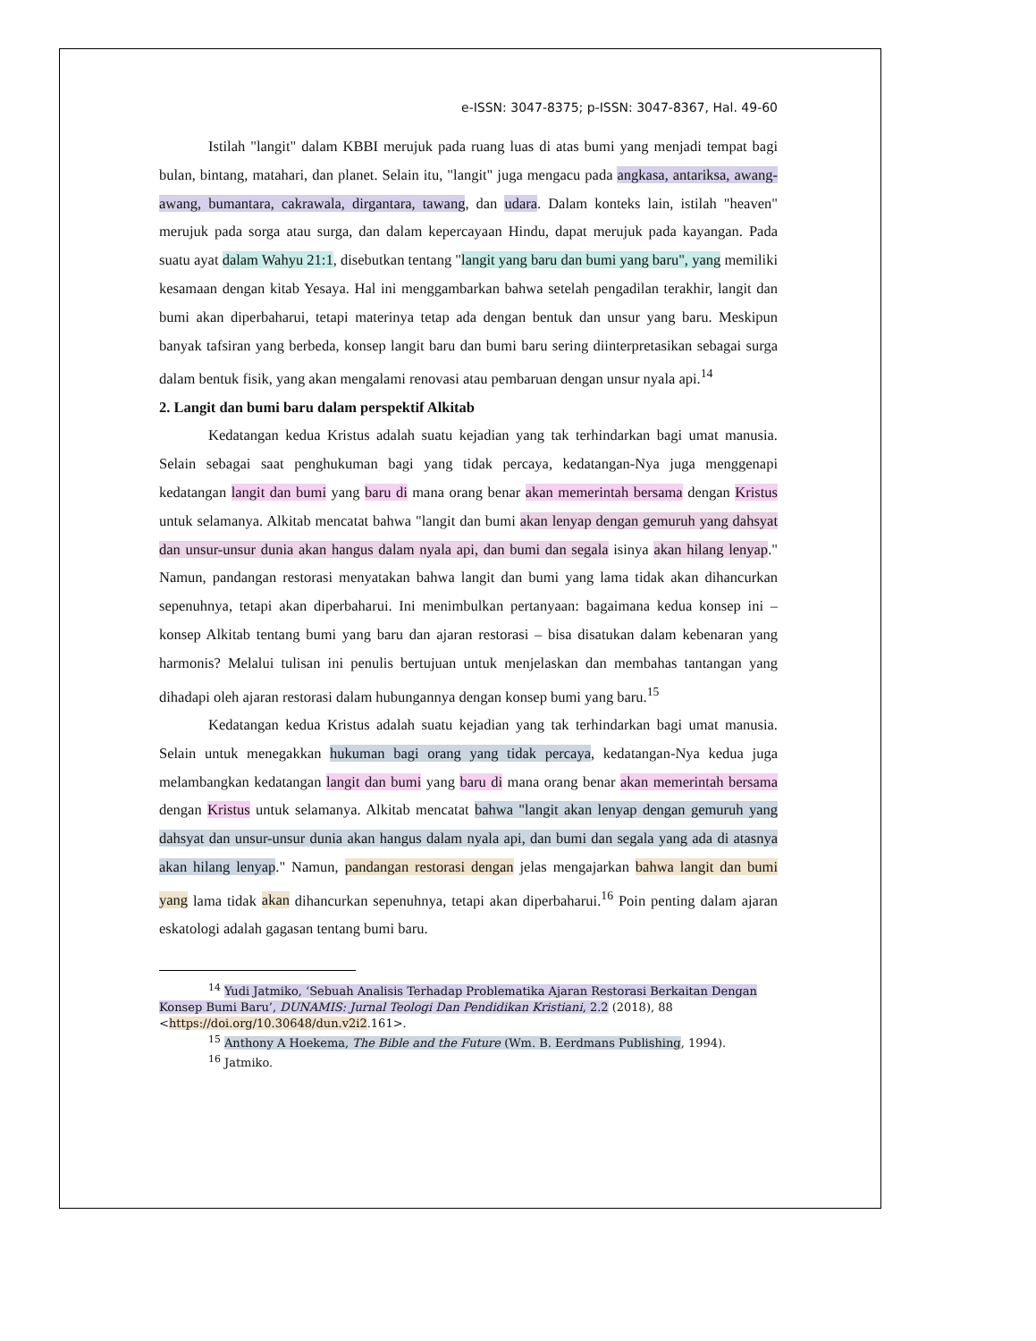e-ISSN: 3047-8375; p-ISSN: 3047-8367, Hal. 49-60
Istilah "langit" dalam KBBI merujuk pada ruang luas di atas bumi yang menjadi tempat bagi bulan, bintang, matahari, dan planet. Selain itu, "langit" juga mengacu pada angkasa, antariksa, awang-awang, bumantara, cakrawala, dirgantara, tawang, dan udara. Dalam konteks lain, istilah "heaven" merujuk pada sorga atau surga, dan dalam kepercayaan Hindu, dapat merujuk pada kayangan. Pada suatu ayat dalam Wahyu 21:1, disebutkan tentang "langit yang baru dan bumi yang baru", yang memiliki kesamaan dengan kitab Yesaya. Hal ini menggambarkan bahwa setelah pengadilan terakhir, langit dan bumi akan diperbaharui, tetapi materinya tetap ada dengan bentuk dan unsur yang baru. Meskipun banyak tafsiran yang berbeda, konsep langit baru dan bumi baru sering diinterpretasikan sebagai surga dalam bentuk fisik, yang akan mengalami renovasi atau pembaruan dengan unsur nyala api.<sup>14</sup>
2. Langit dan bumi baru dalam perspektif Alkitab
Kedatangan kedua Kristus adalah suatu kejadian yang tak terhindarkan bagi umat manusia. Selain sebagai saat penghukuman bagi yang tidak percaya, kedatangan-Nya juga menggenapi kedatangan langit dan bumi yang baru di mana orang benar akan memerintah bersama dengan Kristus untuk selamanya. Alkitab mencatat bahwa "langit dan bumi akan lenyap dengan gemuruh yang dahsyat dan unsur-unsur dunia akan hangus dalam nyala api, dan bumi dan segala isinya akan hilang lenyap." Namun, pandangan restorasi menyatakan bahwa langit dan bumi yang lama tidak akan dihancurkan sepenuhnya, tetapi akan diperbaharui. Ini menimbulkan pertanyaan: bagaimana kedua konsep ini – konsep Alkitab tentang bumi yang baru dan ajaran restorasi – bisa disatukan dalam kebenaran yang harmonis? Melalui tulisan ini penulis bertujuan untuk menjelaskan dan membahas tantangan yang dihadapi oleh ajaran restorasi dalam hubungannya dengan konsep bumi yang baru.<sup>15</sup>
Kedatangan kedua Kristus adalah suatu kejadian yang tak terhindarkan bagi umat manusia. Selain untuk menegakkan hukuman bagi orang yang tidak percaya, kedatangan-Nya kedua juga melambangkan kedatangan langit dan bumi yang baru di mana orang benar akan memerintah bersama dengan Kristus untuk selamanya. Alkitab mencatat bahwa "langit akan lenyap dengan gemuruh yang dahsyat dan unsur-unsur dunia akan hangus dalam nyala api, dan bumi dan segala yang ada di atasnya akan hilang lenyap." Namun, pandangan restorasi dengan jelas mengajarkan bahwa langit dan bumi yang lama tidak akan dihancurkan sepenuhnya, tetapi akan diperbaharui.<sup>16</sup> Poin penting dalam ajaran eskatologi adalah gagasan tentang bumi baru.
<sup>14</sup> Yudi Jatmiko, ‘Sebuah Analisis Terhadap Problematika Ajaran Restorasi Berkaitan Dengan Konsep Bumi Baru’, DUNAMIS: Jurnal Teologi Dan Pendidikan Kristiani, 2.2 (2018), 88 <https://doi.org/10.30648/dun.v2i2.161>.
<sup>15</sup> Anthony A Hoekema, The Bible and the Future (Wm. B. Eerdmans Publishing, 1994).
<sup>16</sup> Jatmiko.